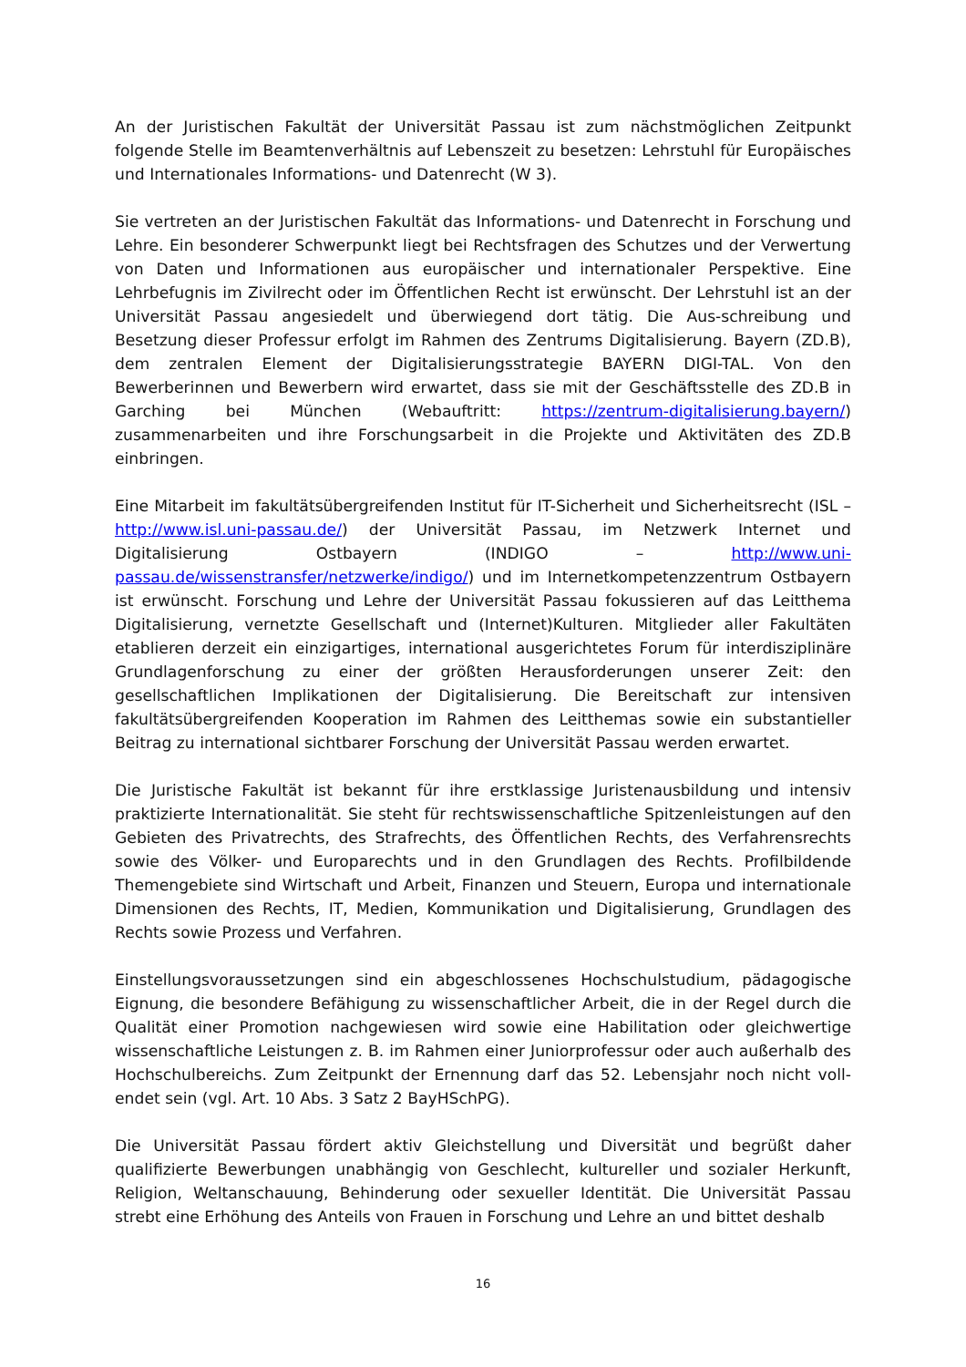An der Juristischen Fakultät der Universität Passau ist zum nächstmöglichen Zeitpunkt folgende Stelle im Beamtenverhältnis auf Lebenszeit zu besetzen: Lehrstuhl für Europäisches und Internationales Informations- und Datenrecht (W 3).
Sie vertreten an der Juristischen Fakultät das Informations- und Datenrecht in Forschung und Lehre. Ein besonderer Schwerpunkt liegt bei Rechtsfragen des Schutzes und der Verwertung von Daten und Informationen aus europäischer und internationaler Perspektive. Eine Lehrbefugnis im Zivilrecht oder im Öffentlichen Recht ist erwünscht. Der Lehrstuhl ist an der Universität Passau angesiedelt und überwiegend dort tätig. Die Aus-schreibung und Besetzung dieser Professur erfolgt im Rahmen des Zentrums Digitalisierung. Bayern (ZD.B), dem zentralen Element der Digitalisierungsstrategie BAYERN DIGI-TAL. Von den Bewerberinnen und Bewerbern wird erwartet, dass sie mit der Geschäftsstelle des ZD.B in Garching bei München (Webauftritt: https://zentrum-digitalisierung.bayern/) zusammenarbeiten und ihre Forschungsarbeit in die Projekte und Aktivitäten des ZD.B einbringen.
Eine Mitarbeit im fakultätsübergreifenden Institut für IT-Sicherheit und Sicherheitsrecht (ISL – http://www.isl.uni-passau.de/) der Universität Passau, im Netzwerk Internet und Digitalisierung Ostbayern (INDIGO – http://www.uni-passau.de/wissenstransfer/netzwerke/indigo/) und im Internetkompetenzzentrum Ostbayern ist erwünscht. Forschung und Lehre der Universität Passau fokussieren auf das Leitthema Digitalisierung, vernetzte Gesellschaft und (Internet)Kulturen. Mitglieder aller Fakultäten etablieren derzeit ein einzigartiges, international ausgerichtetes Forum für interdisziplinäre Grundlagenforschung zu einer der größten Herausforderungen unserer Zeit: den gesellschaftlichen Implikationen der Digitalisierung. Die Bereitschaft zur intensiven fakultätsübergreifenden Kooperation im Rahmen des Leitthemas sowie ein substantieller Beitrag zu international sichtbarer Forschung der Universität Passau werden erwartet.
Die Juristische Fakultät ist bekannt für ihre erstklassige Juristenausbildung und intensiv praktizierte Internationalität. Sie steht für rechtswissenschaftliche Spitzenleistungen auf den Gebieten des Privatrechts, des Strafrechts, des Öffentlichen Rechts, des Verfahrensrechts sowie des Völker- und Europarechts und in den Grundlagen des Rechts. Profilbildende Themengebiete sind Wirtschaft und Arbeit, Finanzen und Steuern, Europa und internationale Dimensionen des Rechts, IT, Medien, Kommunikation und Digitalisierung, Grundlagen des Rechts sowie Prozess und Verfahren.
Einstellungsvoraussetzungen sind ein abgeschlossenes Hochschulstudium, pädagogische Eignung, die besondere Befähigung zu wissenschaftlicher Arbeit, die in der Regel durch die Qualität einer Promotion nachgewiesen wird sowie eine Habilitation oder gleichwertige wissenschaftliche Leistungen z. B. im Rahmen einer Juniorprofessur oder auch außerhalb des Hochschulbereichs. Zum Zeitpunkt der Ernennung darf das 52. Lebensjahr noch nicht voll-endet sein (vgl. Art. 10 Abs. 3 Satz 2 BayHSchPG).
Die Universität Passau fördert aktiv Gleichstellung und Diversität und begrüßt daher qualifizierte Bewerbungen unabhängig von Geschlecht, kultureller und sozialer Herkunft, Religion, Weltanschauung, Behinderung oder sexueller Identität. Die Universität Passau strebt eine Erhöhung des Anteils von Frauen in Forschung und Lehre an und bittet deshalb
16